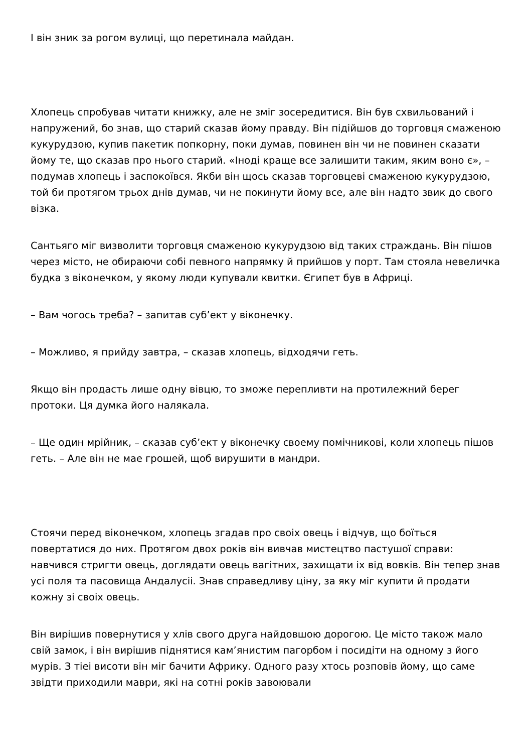І він зник за рогом вулиці, що перетинала майдан.
Хлопець спробував читати книжку, але не зміг зосередитися. Він був схвильований і напружений, бо знав, що старий сказав йому правду. Він підійшов до торговця смаженою кукурудзою, купив пакетик попкорну, поки думав, повинен він чи не повинен сказати йому те, що сказав про нього старий. «Іноді краще все залишити таким, яким воно є», – подумав хлопець і заспокоївся. Якби він щось сказав торговцеві смаженою кукурудзою, той би протягом трьох днів думав, чи не покинути йому все, але він надто звик до свого візка.
Сантьяго міг визволити торговця смаженою кукурудзою від таких страждань. Він пішов через місто, не обираючи собі певного напрямку й прийшов у порт. Там стояла невеличка будка з віконечком, у якому люди купували квитки. Єгипет був в Африці.
– Вам чогось треба? – запитав суб’ект у віконечку.
– Можливо, я прийду завтра, – сказав хлопець, відходячи геть.
Якщо він продасть лише одну вівцю, то зможе перепливти на протилежний берег протоки. Ця думка його налякала.
– Ще один мрійник, – сказав суб’ект у віконечку своему помічникові, коли хлопець пішов геть. – Але він не мае грошей, щоб вирушити в мандри.
Стоячи перед віконечком, хлопець згадав про своіх овець і відчув, що боїться повертатися до них. Протягом двох років він вивчав мистецтво пастушої справи: навчився стригти овець, доглядати овець вагітних, захищати іх від вовків. Він тепер знав усі поля та пасовища Андалусіі. Знав справедливу ціну, за яку міг купити й продати кожну зі своіх овець.
Він вирішив повернутися у хлів свого друга найдовшою дорогою. Це місто також мало свій замок, і він вирішив піднятися кам’янистим пагорбом і посидіти на одному з його мурів. З тіеі висоти він міг бачити Африку. Одного разу хтось розповів йому, що саме звідти приходили маври, які на сотні років завоювали